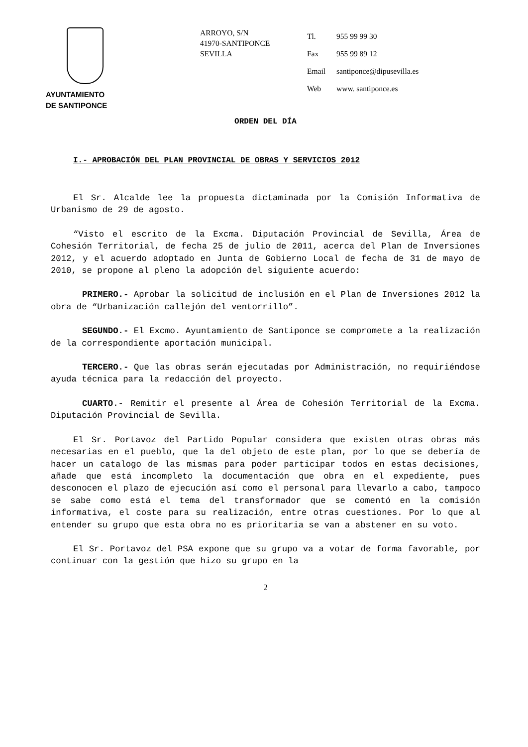AYUNTAMIENTO
DE SANTIPONCE
ARROYO, S/N
41970-SANTIPONCE
SEVILLA
| Tl. | 955 99 99 30 |
| Fax | 955 99 89 12 |
| Email | santiponce@dipusevilla.es |
| Web | www. santiponce.es |
ORDEN DEL DÍA
I.- APROBACIÓN DEL PLAN PROVINCIAL DE OBRAS Y SERVICIOS 2012
El Sr. Alcalde lee la propuesta dictaminada por la Comisión Informativa de Urbanismo de 29 de agosto.
“Visto el escrito de la Excma. Diputación Provincial de Sevilla, Área de Cohesión Territorial, de fecha 25 de julio de 2011, acerca del Plan de Inversiones 2012, y el acuerdo adoptado en Junta de Gobierno Local de fecha de 31 de mayo de 2010, se propone al pleno la adopción del siguiente acuerdo:
PRIMERO.- Aprobar la solicitud de inclusión en el Plan de Inversiones 2012 la obra de “Urbanización callejón del ventorrillo”.
SEGUNDO.- El Excmo. Ayuntamiento de Santiponce se compromete a la realización de la correspondiente aportación municipal.
TERCERO.- Que las obras serán ejecutadas por Administración, no requiriéndose ayuda técnica para la redacción del proyecto.
CUARTO.- Remitir el presente al Área de Cohesión Territorial de la Excma. Diputación Provincial de Sevilla.
El Sr. Portavoz del Partido Popular considera que existen otras obras más necesarias en el pueblo, que la del objeto de este plan, por lo que se debería de hacer un catalogo de las mismas para poder participar todos en estas decisiones, añade que está incompleto la documentación que obra en el expediente, pues desconocen el plazo de ejecución así como el personal para llevarlo a cabo, tampoco se sabe como está el tema del transformador que se comentó en la comisión informativa, el coste para su realización, entre otras cuestiones. Por lo que al entender su grupo que esta obra no es prioritaria se van a abstener en su voto.
El Sr. Portavoz del PSA expone que su grupo va a votar de forma favorable, por continuar con la gestión que hizo su grupo en la
2